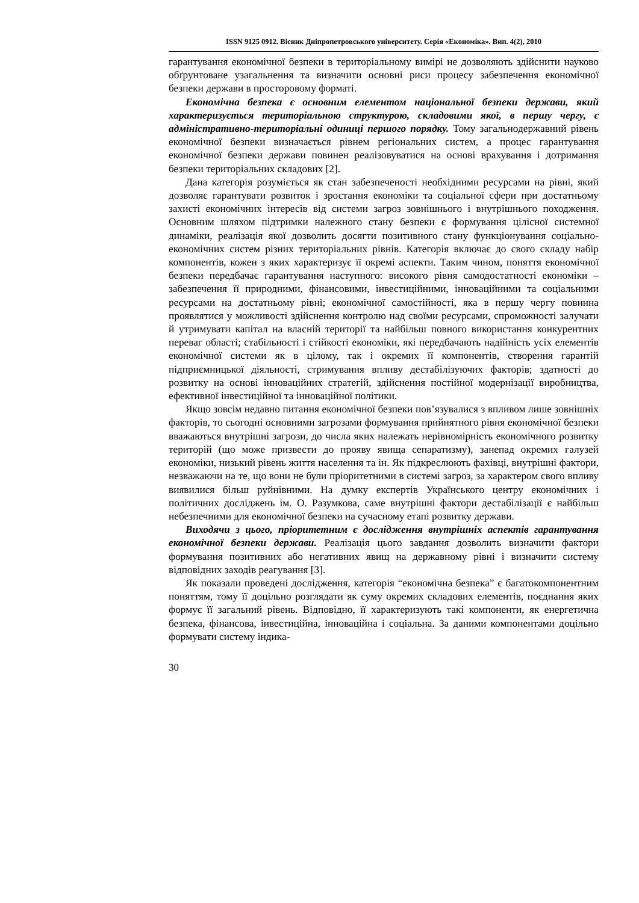ISSN 9125 0912. Вісник Дніпропетровського університету. Серія «Економіка». Вип. 4(2), 2010
гарантування економічної безпеки в територіальному вимірі не дозволяють здійснити науково обґрунтоване узагальнення та визначити основні риси процесу забезпечення економічної безпеки держави в просторовому форматі.
Економічна безпека є основним елементом національної безпеки держави, який характеризується територіальною структурою, складовими якої, в першу чергу, є адміністративно-територіальні одиниці першого порядку. Тому загальнодержавний рівень економічної безпеки визначається рівнем регіональних систем, а процес гарантування економічної безпеки держави повинен реалізовуватися на основі врахування і дотримання безпеки територіальних складових [2].
Дана категорія розуміється як стан забезпеченості необхідними ресурсами на рівні, який дозволяє гарантувати розвиток і зростання економіки та соціальної сфери при достатньому захисті економічних інтересів від системи загроз зовнішнього і внутрішнього походження. Основним шляхом підтримки належного стану безпеки є формування цілісної системної динаміки, реалізація якої дозволить досягти позитивного стану функціонування соціально-економічних систем різних територіальних рівнів. Категорія включає до свого складу набір компонентів, кожен з яких характеризує її окремі аспекти. Таким чином, поняття економічної безпеки передбачає гарантування наступного: високого рівня самодостатності економіки – забезпечення її природними, фінансовими, інвестиційними, інноваційними та соціальними ресурсами на достатньому рівні; економічної самостійності, яка в першу чергу повинна проявлятися у можливості здійснення контролю над своїми ресурсами, спроможності залучати й утримувати капітал на власній території та найбільш повного використання конкурентних переваг області; стабільності і стійкості економіки, які передбачають надійність усіх елементів економічної системи як в цілому, так і окремих її компонентів, створення гарантій підприємницької діяльності, стримування впливу дестабілізуючих факторів; здатності до розвитку на основі інноваційних стратегій, здійснення постійної модернізації виробництва, ефективної інвестиційної та інноваційної політики.
Якщо зовсім недавно питання економічної безпеки пов’язувалися з впливом лише зовнішніх факторів, то сьогодні основними загрозами формування прийнятного рівня економічної безпеки вважаються внутрішні загрози, до числа яких належать нерівномірність економічного розвитку територій (що може призвести до прояву явища сепаратизму), занепад окремих галузей економіки, низький рівень життя населення та ін. Як підкреслюють фахівці, внутрішні фактори, незважаючи на те, що вони не були пріоритетними в системі загроз, за характером свого впливу виявилися більш руйнівними. На думку експертів Українського центру економічних і політичних досліджень ім. О. Разумкова, саме внутрішні фактори дестабілізації є найбільш небезпечними для економічної безпеки на сучасному етапі розвитку держави.
Виходячи з цього, пріоритетним є дослідження внутрішніх аспектів гарантування економічної безпеки держави. Реалізація цього завдання дозволить визначити фактори формування позитивних або негативних явищ на державному рівні і визначити систему відповідних заходів реагування [3].
Як показали проведені дослідження, категорія “економічна безпека” є багатокомпонентним поняттям, тому її доцільно розглядати як суму окремих складових елементів, поєднання яких формує її загальний рівень. Відповідно, її характеризують такі компоненти, як енергетична безпека, фінансова, інвестиційна, інноваційна і соціальна. За даними компонентами доцільно формувати систему індика-
30